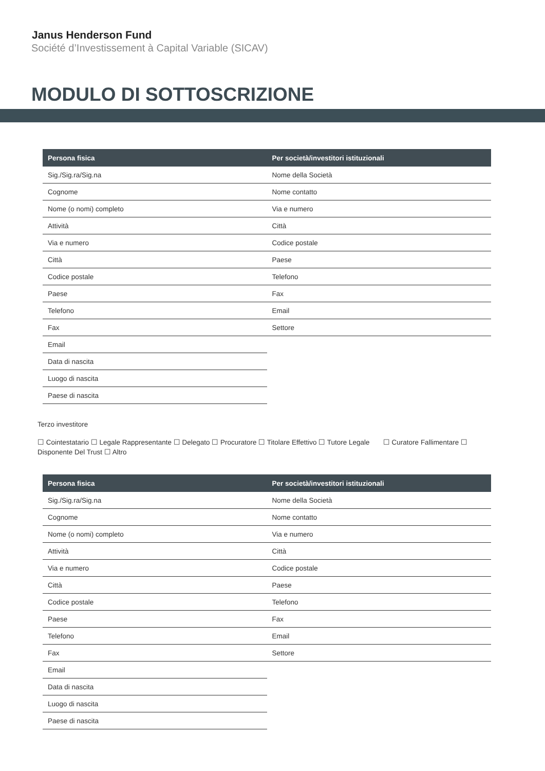Janus Henderson Fund
Société d’Investissement à Capital Variable (SICAV)
MODULO DI SOTTOSCRIZIONE
| Persona fisica | Per società/investitori istituzionali |
| --- | --- |
| Sig./Sig.ra/Sig.na | Nome della Società |
| Cognome | Nome contatto |
| Nome (o nomi) completo | Via e numero |
| Attività | Città |
| Via e numero | Codice postale |
| Città | Paese |
| Codice postale | Telefono |
| Paese | Fax |
| Telefono | Email |
| Fax | Settore |
| Email | |
| Data di nascita | |
| Luogo di nascita | |
| Paese di nascita | |
Terzo investitore
☐ Cointestatario ☐ Legale Rappresentante ☐ Delegato ☐ Procuratore ☐ Titolare Effettivo ☐ Tutore Legale ☐ Curatore Fallimentare ☐ Disponente Del Trust ☐ Altro
| Persona fisica | Per società/investitori istituzionali |
| --- | --- |
| Sig./Sig.ra/Sig.na | Nome della Società |
| Cognome | Nome contatto |
| Nome (o nomi) completo | Via e numero |
| Attività | Città |
| Via e numero | Codice postale |
| Città | Paese |
| Codice postale | Telefono |
| Paese | Fax |
| Telefono | Email |
| Fax | Settore |
| Email | |
| Data di nascita | |
| Luogo di nascita | |
| Paese di nascita | |